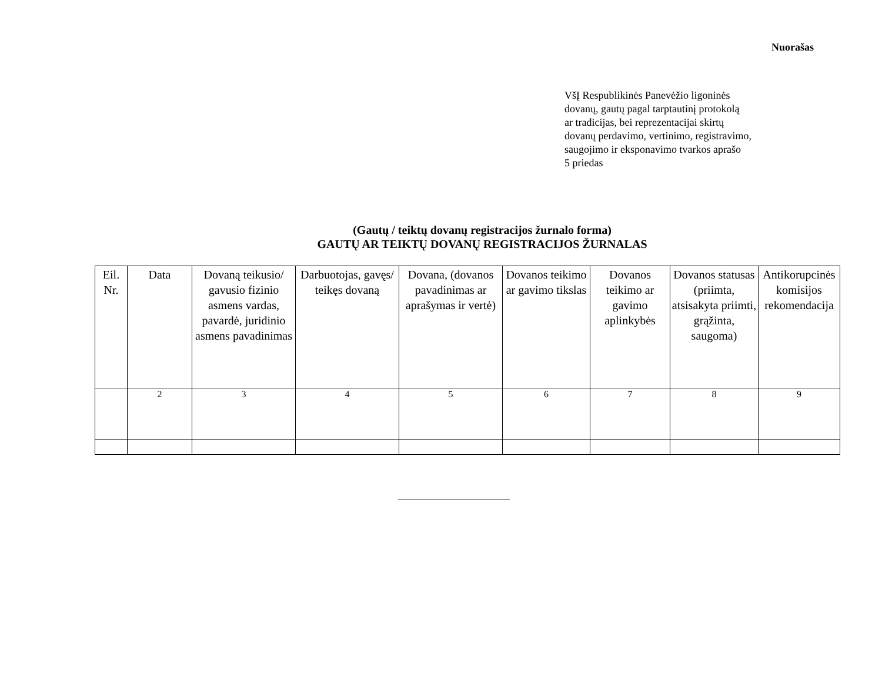Nuorašas
VšĮ Respublikinės Panevėžio ligoninės
dovanų, gautų pagal tarptautinį protokolą
ar tradicijas, bei reprezentacijai skirtų
dovanų perdavimo, vertinimo, registravimo,
saugojimo ir eksponavimo tvarkos aprašo
5 priedas
(Gautų / teiktų dovanų registracijos žurnalo forma)
GAUTŲ AR TEIKTŲ DOVANŲ REGISTRACIJOS ŽURNALAS
| Eil. Nr. | Data | Dovaną teikusio/ gavusio fizinio asmens vardas, pavardė, juridinio asmens pavadinimas | Darbuotojas, gavęs/ teikęs dovaną | Dovana, (dovanos pavadinimas ar aprašymas ir vertė) | Dovanos teikimo ar gavimo tikslas | Dovanos teikimo ar gavimo aplinkybės | Dovanos statusas (priimta, atsisakyta priimti, grąžinta, saugoma) | Antikorupcinės komisijos rekomendacija |
| --- | --- | --- | --- | --- | --- | --- | --- | --- |
| | 2 | 3 | 4 | 5 | 6 | 7 | 8 | 9 |